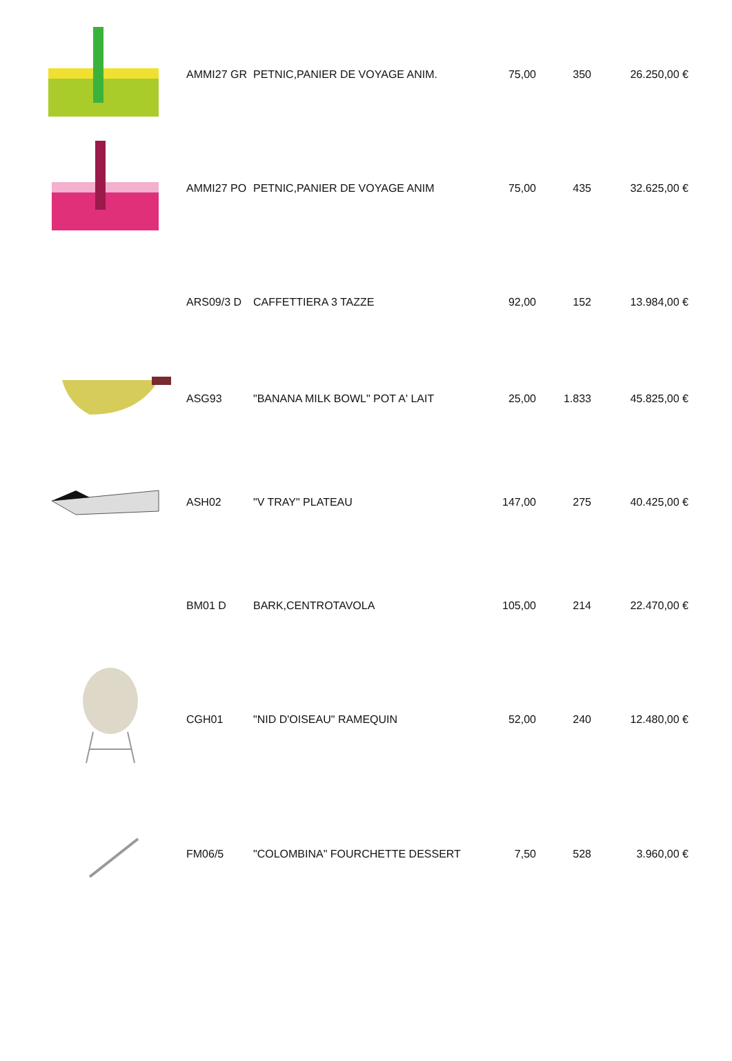| | AMMI27 GR | PETNIC,PANIER DE VOYAGE ANIM. | 75,00 | 350 | 26.250,00 € |
| | AMMI27 PO | PETNIC,PANIER DE VOYAGE ANIM | 75,00 | 435 | 32.625,00 € |
| | ARS09/3 D | CAFFETTIERA 3 TAZZE | 92,00 | 152 | 13.984,00 € |
| | ASG93 | "BANANA MILK BOWL" POT A' LAIT | 25,00 | 1.833 | 45.825,00 € |
| | ASH02 | "V TRAY" PLATEAU | 147,00 | 275 | 40.425,00 € |
| | BM01 D | BARK,CENTROTAVOLA | 105,00 | 214 | 22.470,00 € |
| | CGH01 | "NID D'OISEAU" RAMEQUIN | 52,00 | 240 | 12.480,00 € |
| | FM06/5 | "COLOMBINA" FOURCHETTE DESSERT | 7,50 | 528 | 3.960,00 € |